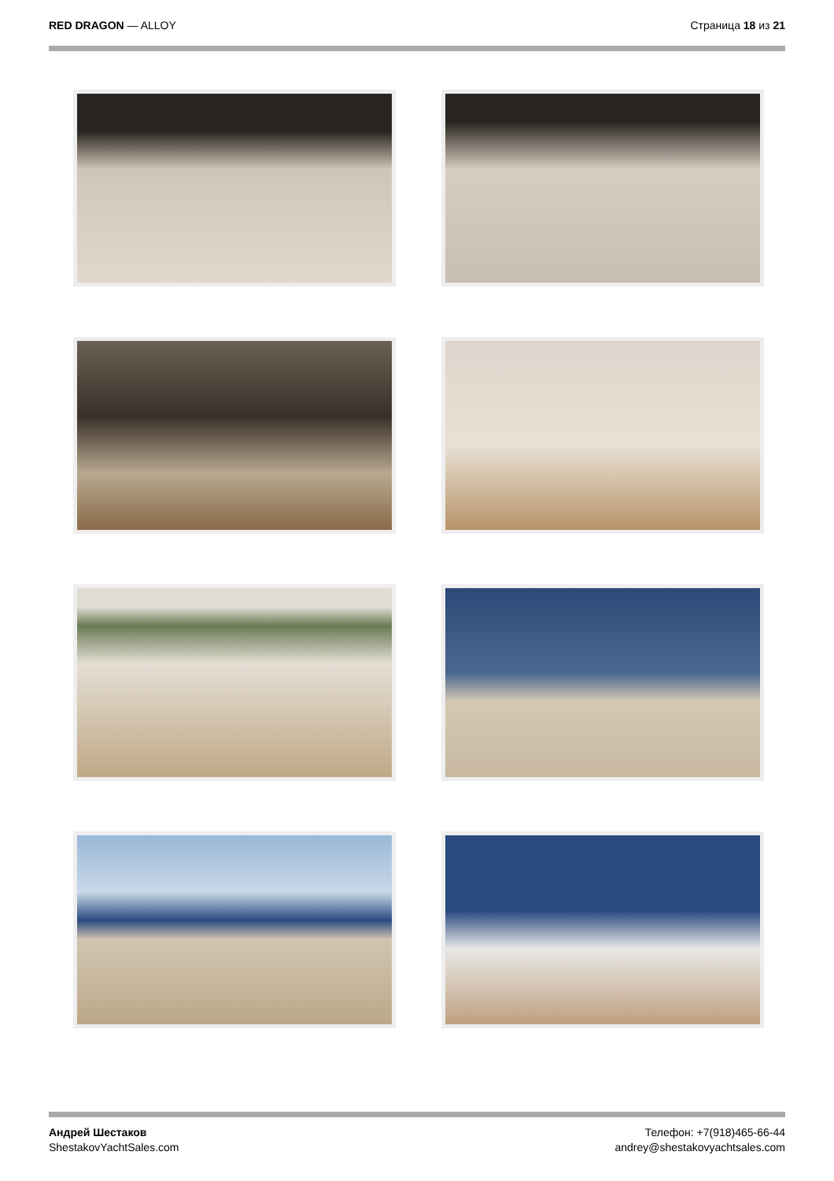RED DRAGON — ALLOY Страница 18 из 21
Андрей Шестаков
ShestakovYachtSales.com
Телефон: +7(918)465-66-44
andrey@shestakovyachtsales.com